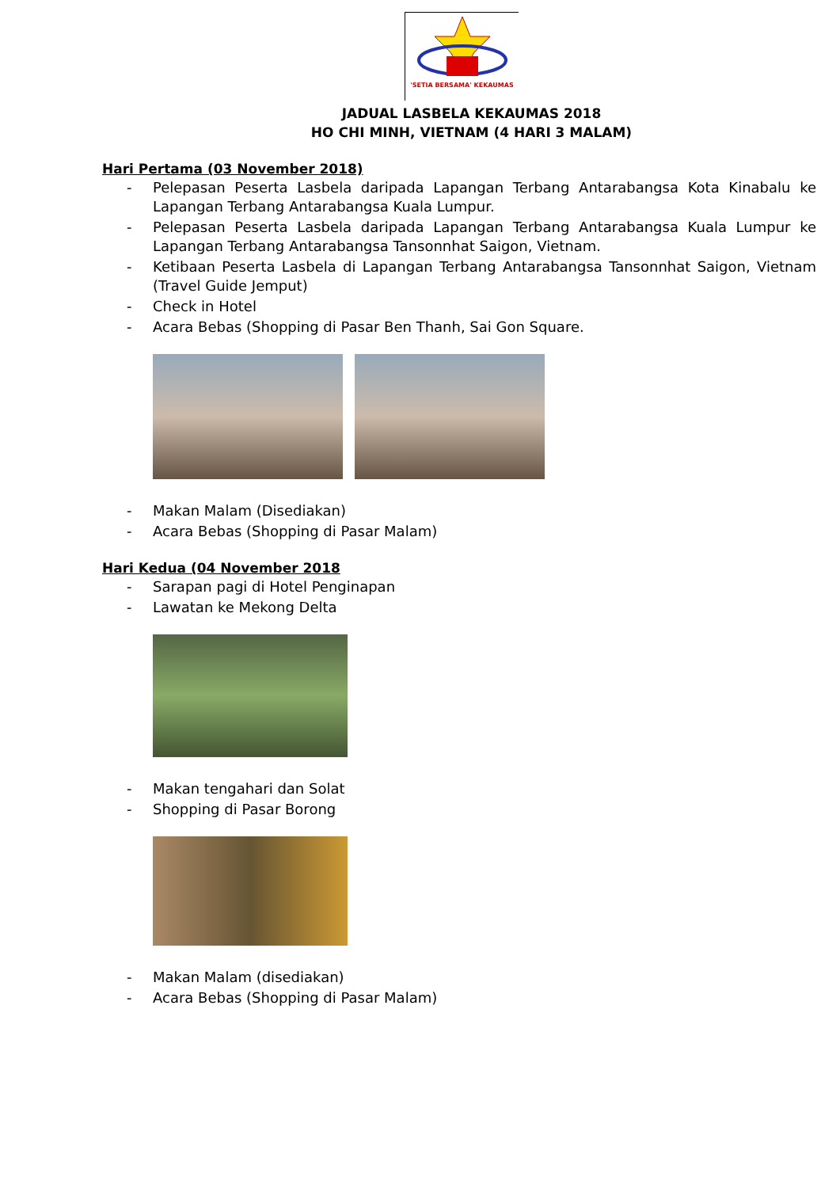'SETIA BERSAMA' KEKAUMAS
JADUAL LASBELA KEKAUMAS 2018
HO CHI MINH, VIETNAM (4 HARI 3 MALAM)
Hari Pertama (03 November 2018)
- Pelepasan Peserta Lasbela daripada Lapangan Terbang Antarabangsa Kota Kinabalu ke Lapangan Terbang Antarabangsa Kuala Lumpur.
- Pelepasan Peserta Lasbela daripada Lapangan Terbang Antarabangsa Kuala Lumpur ke Lapangan Terbang Antarabangsa Tansonnhat Saigon, Vietnam.
- Ketibaan Peserta Lasbela di Lapangan Terbang Antarabangsa Tansonnhat Saigon, Vietnam (Travel Guide Jemput)
- Check in Hotel
- Acara Bebas (Shopping di Pasar Ben Thanh, Sai Gon Square.
- Makan Malam (Disediakan)
- Acara Bebas (Shopping di Pasar Malam)
Hari Kedua (04 November 2018
- Sarapan pagi di Hotel Penginapan
- Lawatan ke Mekong Delta
- Makan tengahari dan Solat
- Shopping di Pasar Borong
- Makan Malam (disediakan)
- Acara Bebas (Shopping di Pasar Malam)